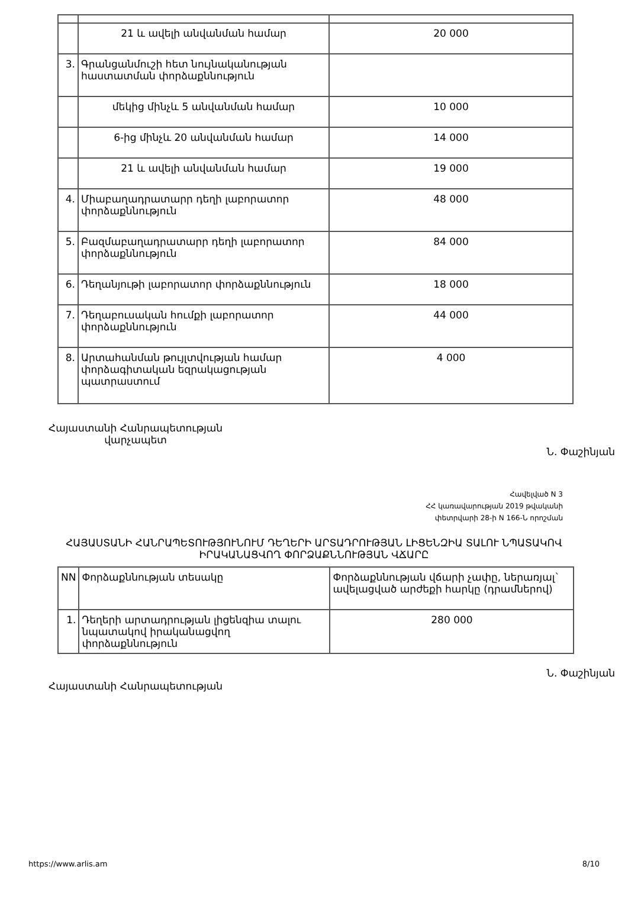| | 21 և ավելի անվանման համար | 20 000 |
| 3. | Գրանցանմուշի հետ նույնականության հաստատման փորձաքննություն | |
| | մեկից մինչև 5 անվանման համար | 10 000 |
| | 6-ից մինչև 20 անվանման համար | 14 000 |
| | 21 և ավելի անվանման համար | 19 000 |
| 4. | Միաբաղադրատարր դեղի լաբորատոր փորձաքննություն | 48 000 |
| 5. | Բազմաբաղադրատարր դեղի լաբորատոր փորձաքննություն | 84 000 |
| 6. | Դեղանյութի լաբորատոր փորձաքննություն | 18 000 |
| 7. | Դեղաբուսական հումքի լաբորատոր փորձաքննություն | 44 000 |
| 8. | Արտահանման թույլտվության համար փորձագիտական եզրակացության պատրաստում | 4 000 |
Հայաստանի Հանրապետության
վարչապետ
Ն. Փաշինյան
Հավելված N 3
ՀՀ կառավարության 2019 թվականի
փետրվարի 28-ի N 166-Ն որոշման
ՀԱՅԱՍՏԱՆԻ ՀԱՆՐԱՊԵՏՈՒԹՅՈՒՆՈՒՄ ԴԵՂԵՐԻ ԱՐՏԱԴՐՈՒԹՅԱՆ ԼԻՑԵՆԶԻԱ ՏԱԼՈՒ ՆՊԱՏԱԿՈՎ ԻՐԱԿԱՆԱՑՎՈՂ ՓՈՐՁԱՔՆՆՈՒԹՅԱՆ ՎՃԱՐԸ
| NN | Փորձաքննության տեսակը | Փորձաքննության վճարի չափը, ներառյալ` ավելացված արժեքի հարկը (դրամներով) |
| 1. | Դեղերի արտադրության լիցենզիա տալու նպատակով իրականացվող փորձաքննություն | 280 000 |
Հայաստանի Հանրապետության
Ն. Փաշինյան
https://www.arlis.am 8/10